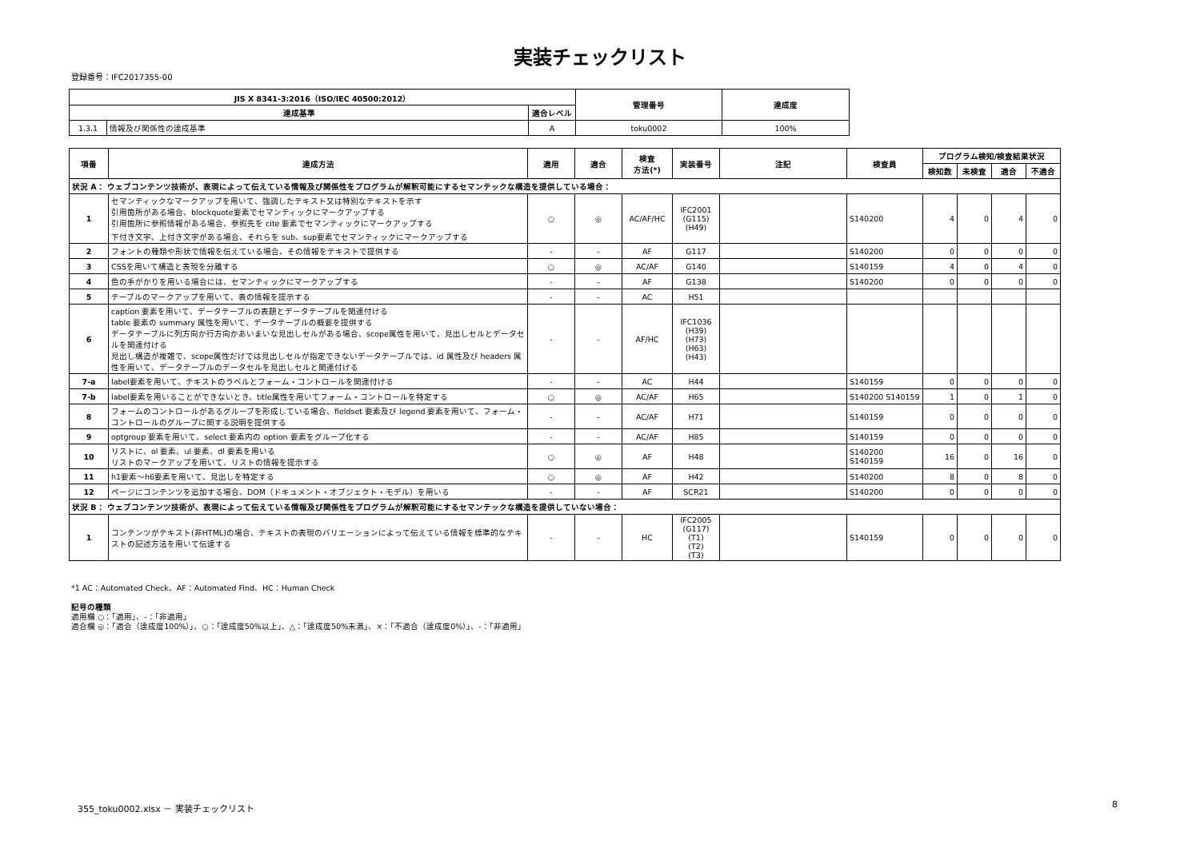実装チェックリスト
登録番号：IFC2017355-00
| JIS X 8341-3:2016（ISO/IEC 40500:2012） | | | 管理番号 | 達成度 |
| --- | --- | --- | --- | --- |
| 達成基準 | | 適合レベル | | |
| 1.3.1 | 情報及び関係性の達成基準 | A | toku0002 | 100% |
| 項番 | 達成方法 | 適用 | 適合 | 検査 方法(*) | 実装番号 | 注記 | 検査員 | プログラム検知/検査結果状況 | | | |
| --- | --- | --- | --- | --- | --- | --- | --- | --- | --- | --- | --- |
| | | | | | | | | 検知数 | 未検査 | 適合 | 不適合 |
| 状況 A： ウェブコンテンツ技術が、表現によって伝えている情報及び関係性をプログラムが解釈可能にするセマンテックな構造を提供している場合： | | | | | | | | | | | |
| 1 | セマンティックなマークアップを用いて、強調したテキスト又は特別なテキストを示す 引用箇所がある場合、blockquote要素でセマンティックにマークアップする 引用箇所に参照情報がある場合、参照先を cite 要素でセマンティックにマークアップする 下付き文字、上付き文字がある場合、それらを sub、sup要素でセマンティックにマークアップする | ○ | ◎ | AC/AF/HC | IFC2001 (G115) (H49) | | S140200 | 4 | 0 | 4 | 0 |
| 2 | フォントの種類や形状で情報を伝えている場合、その情報をテキストで提供する | - | - | AF | G117 | | S140200 | 0 | 0 | 0 | 0 |
| 3 | CSSを用いて構造と表現を分離する | ○ | ◎ | AC/AF | G140 | | S140159 | 4 | 0 | 4 | 0 |
| 4 | 色の手がかりを用いる場合には、セマンティックにマークアップする | - | - | AF | G138 | | S140200 | 0 | 0 | 0 | 0 |
| 5 | テーブルのマークアップを用いて、表の情報を提示する | - | - | AC | H51 | | | | | | |
| 6 | caption 要素を用いて、データテーブルの表題とデータテーブルを関連付ける table 要素の summary 属性を用いて、データテーブルの概要を提供する データテーブルに列方向か行方向かあいまいな見出しセルがある場合、scope属性を用いて、見出しセルとデータセルを関連付ける 見出し構造が複雑で、scope属性だけでは見出しセルが指定できないデータテーブルでは、id 属性及び headers 属性を用いて、データテーブルのデータセルを見出しセルと関連付ける | - | - | AF/HC | IFC1036 (H39) (H73) (H63) (H43) | | | | | | |
| 7-a | label要素を用いて、テキストのラベルとフォーム・コントロールを関連付ける | - | - | AC | H44 | | S140159 | 0 | 0 | 0 | 0 |
| 7-b | label要素を用いることができないとき、title属性を用いてフォーム・コントロールを特定する | ○ | ◎ | AC/AF | H65 | | S140200 S140159 | 1 | 0 | 1 | 0 |
| 8 | フォームのコントロールがあるグループを形成している場合、fieldset 要素及び legend 要素を用いて、フォーム・コントロールのグループに関する説明を提供する | - | - | AC/AF | H71 | | S140159 | 0 | 0 | 0 | 0 |
| 9 | optgroup 要素を用いて、select 要素内の option 要素をグループ化する | - | - | AC/AF | H85 | | S140159 | 0 | 0 | 0 | 0 |
| 10 | リストに、ol 要素、ul 要素、dl 要素を用いる リストのマークアップを用いて、リストの情報を提示する | ○ | ◎ | AF | H48 | | S140200 S140159 | 16 | 0 | 16 | 0 |
| 11 | h1要素～h6要素を用いて、見出しを特定する | ○ | ◎ | AF | H42 | | S140200 | 8 | 0 | 8 | 0 |
| 12 | ページにコンテンツを追加する場合、DOM（ドキュメント・オブジェクト・モデル）を用いる | - | - | AF | SCR21 | | S140200 | 0 | 0 | 0 | 0 |
| 状況 B： ウェブコンテンツ技術が、表現によって伝えている情報及び関係性をプログラムが解釈可能にするセマンテックな構造を提供していない場合： | | | | | | | | | | | |
| 1 | コンテンツがテキスト(非HTML)の場合、テキストの表現のバリエーションによって伝えている情報を標準的なテキストの記述方法を用いて伝達する | - | - | HC | IFC2005 (G117) (T1) (T2) (T3) | | S140159 | 0 | 0 | 0 | 0 |
*1 AC：Automated Check、AF：Automated Find、HC：Human Check
記号の種類
適用欄 ○：「適用」、-：「非適用」
適合欄 ◎：「適合（達成度100%）」、○：「達成度50%以上」、△：「達成度50%未満」、×：「不適合（達成度0%）」、-：「非適用」
355_toku0002.xlsx － 実装チェックリスト
8